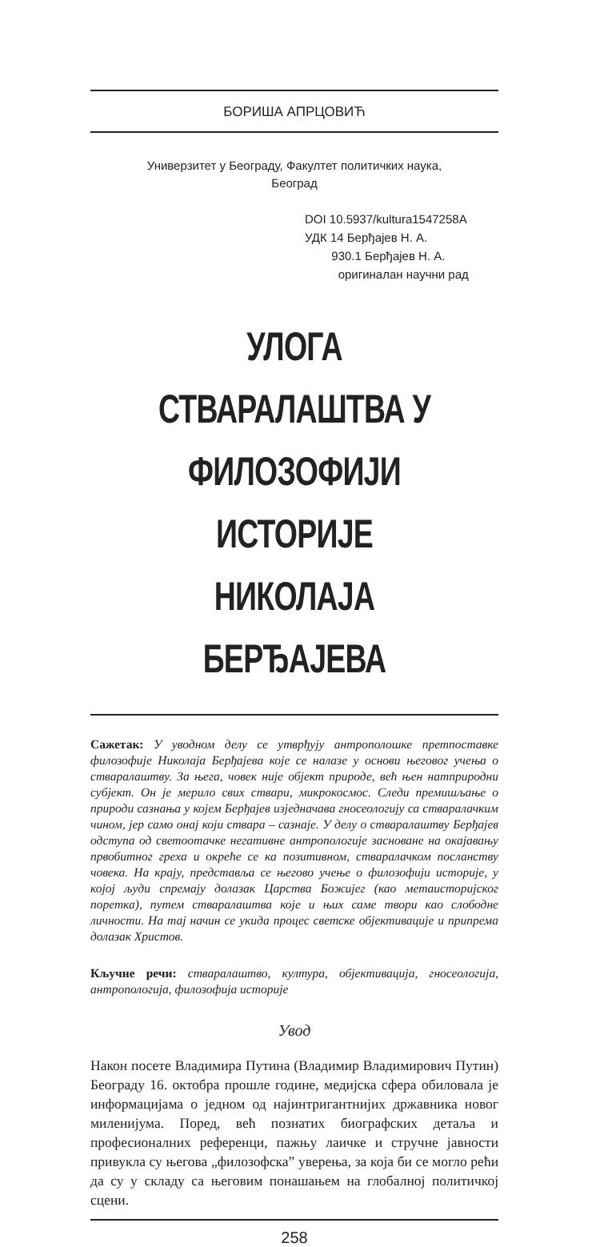БОРИША АПРЦОВИЋ
Универзитет у Београду, Факултет политичких наука,
Београд
DOI 10.5937/kultura1547258A
УДК 14 Берђајев Н. А.
930.1 Берђајев Н. А.
оригиналан научни рад
УЛОГА СТВАРАЛАШТВА У ФИЛОЗОФИЈИ ИСТОРИЈЕ НИКОЛАЈА БЕРЂАЈЕВА
Сажетак: У уводном делу се утврђују антрополошке претпоставке филозофије Николаја Берђајева које се налазе у основи његовог учења о стваралаштву. За њега, човек није објект природе, већ њен натприродни субјект. Он је мерило свих ствари, микрокосмос. Следи премишљање о природи сазнања у којем Берђајев изједначава гносеологију са стваралачким чином, јер само онај који ствара – сазнаје. У делу о стваралаштву Берђајев одступа од светоотачке негативне антропологије засноване на окајавању првобитног греха и окреће се ка позитивном, стваралачком посланству човека. На крају, представља се његово учење о филозофији историје, у којој људи спремају долазак Царства Божијег (као метаисторијског поретка), путем стваралаштва које и њих саме твори као слободне личности. На тај начин се укида процес светске објективације и припрема долазак Христов.
Кључне речи: стваралаштво, култура, објективација, гносеологија, антропологија, филозофија историје
Увод
Након посете Владимира Путина (Владимир Владимирович Путин) Београду 16. октобра прошле године, медијска сфера обиловала је информацијама о једном од најинтригантнијих државника новог миленијума. Поред, већ познатих биографских детаља и професионалних референци, пажњу лаичке и стручне јавности привукла су његова „филозофска” уверења, за која би се могло рећи да су у складу са његовим понашањем на глобалној политичкој сцени.
258